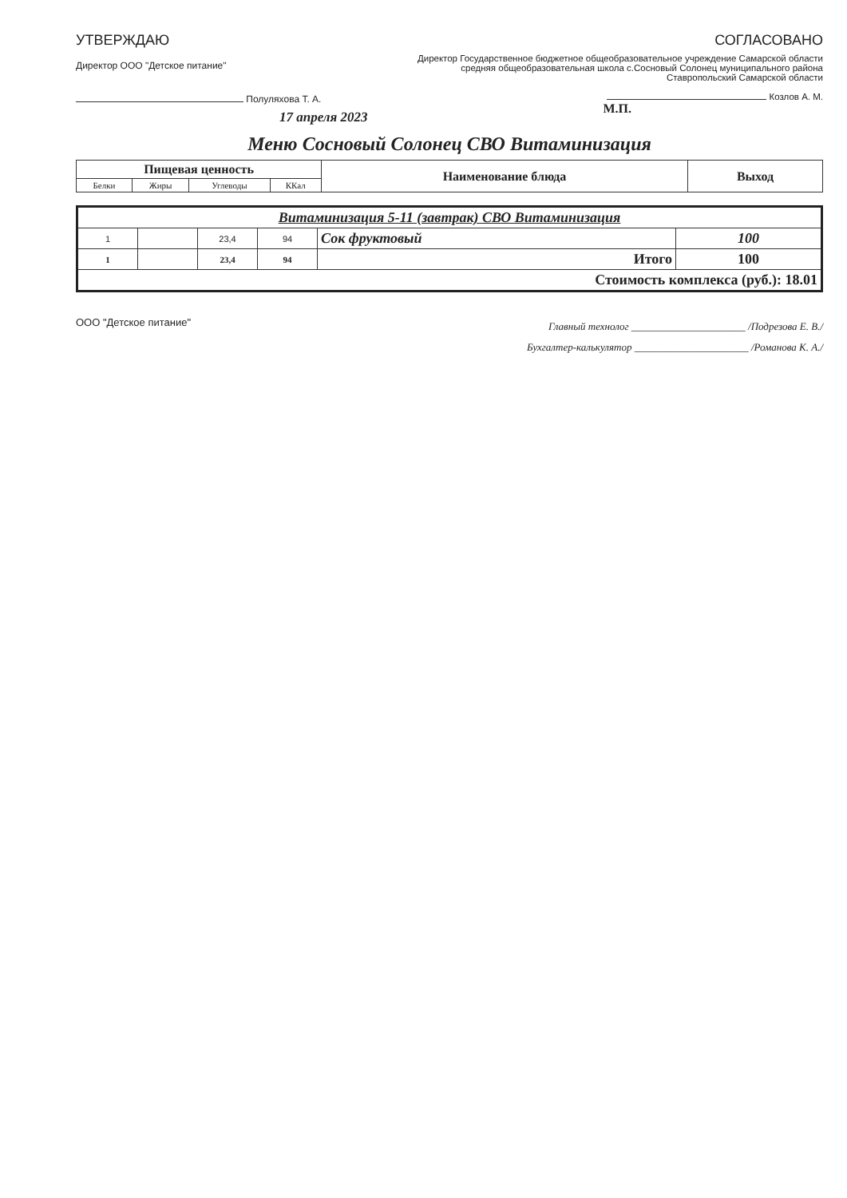УТВЕРЖДАЮ
Директор ООО "Детское питание"
Полуляхова Т. А.
17 апреля 2023
СОГЛАСОВАНО
Директор Государственное бюджетное общеобразовательное учреждение Самарской области средняя общеобразовательная школа с.Сосновый Солонец муниципального района Ставропольский Самарской области
Козлов А. М.
М.П.
Меню Сосновый Солонец СВО Витаминизация
| Пищевая ценность | | | | Наименование блюда | Выход |
| --- | --- | --- | --- | --- | --- |
| Белки | Жиры | Углеводы | ККал | | |
| Витаминизация 5-11 (завтрак) СВО Витаминизация | | | | | |
| 1 | | 23,4 | 94 | Сок фруктовый | 100 |
| 1 | | 23,4 | 94 | Итого | 100 |
| Стоимость комплекса (руб.): 18.01 | | | | | |
ООО "Детское питание"
Главный технолог ______________________ /Подрезова Е. В./
Бухгалтер-калькулятор ______________________ /Романова К. А./